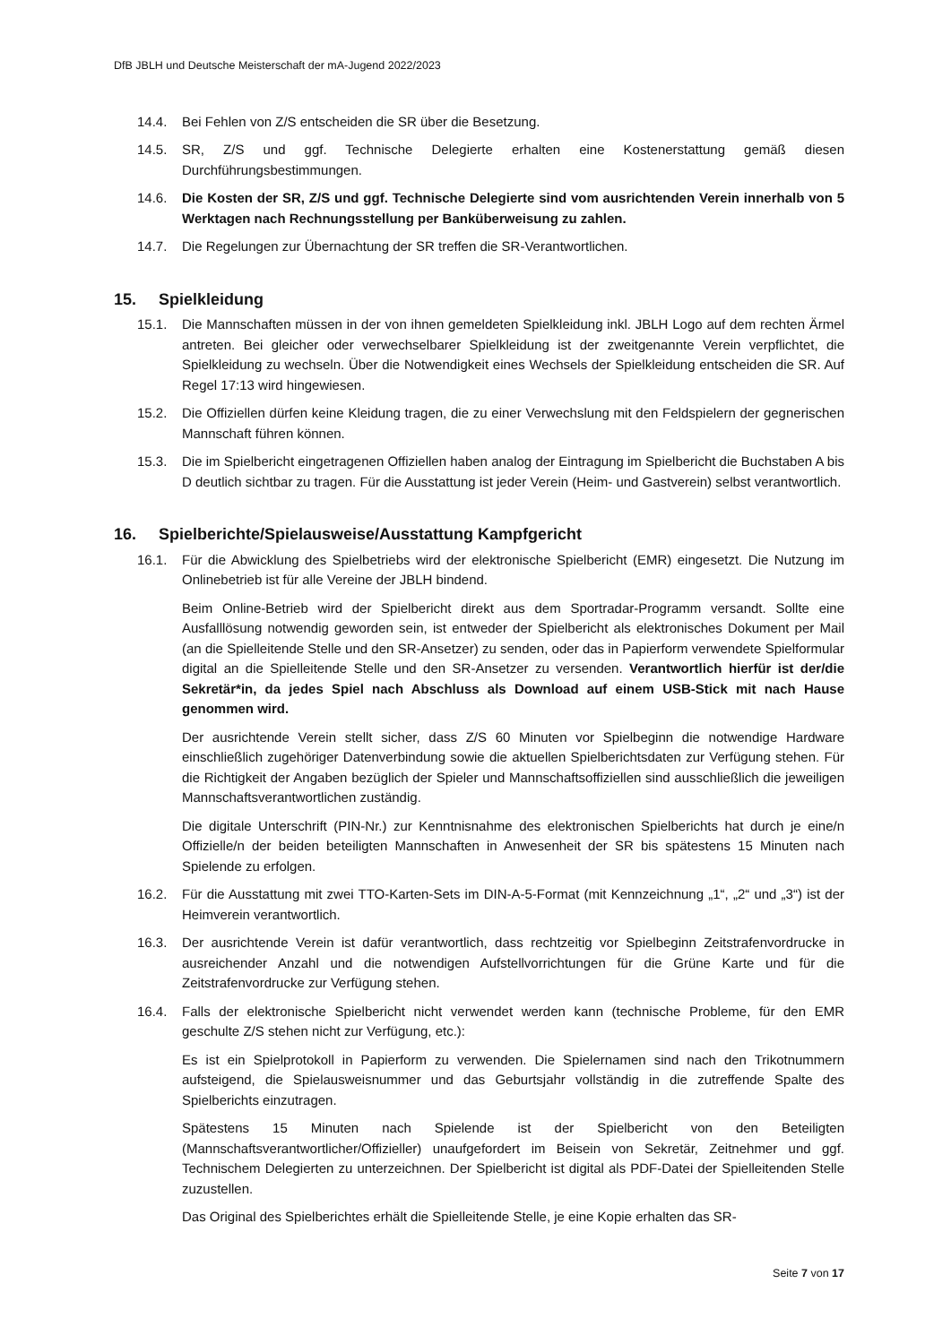DfB JBLH und Deutsche Meisterschaft der mA-Jugend 2022/2023
14.4. Bei Fehlen von Z/S entscheiden die SR über die Besetzung.
14.5. SR, Z/S und ggf. Technische Delegierte erhalten eine Kostenerstattung gemäß diesen Durchführungsbestimmungen.
14.6. Die Kosten der SR, Z/S und ggf. Technische Delegierte sind vom ausrichtenden Verein innerhalb von 5 Werktagen nach Rechnungsstellung per Banküberweisung zu zahlen.
14.7. Die Regelungen zur Übernachtung der SR treffen die SR-Verantwortlichen.
15. Spielkleidung
15.1. Die Mannschaften müssen in der von ihnen gemeldeten Spielkleidung inkl. JBLH Logo auf dem rechten Ärmel antreten. Bei gleicher oder verwechselbarer Spielkleidung ist der zweitgenannte Verein verpflichtet, die Spielkleidung zu wechseln. Über die Notwendigkeit eines Wechsels der Spielkleidung entscheiden die SR. Auf Regel 17:13 wird hingewiesen.
15.2. Die Offiziellen dürfen keine Kleidung tragen, die zu einer Verwechslung mit den Feldspielern der gegnerischen Mannschaft führen können.
15.3. Die im Spielbericht eingetragenen Offiziellen haben analog der Eintragung im Spielbericht die Buchstaben A bis D deutlich sichtbar zu tragen. Für die Ausstattung ist jeder Verein (Heim- und Gastverein) selbst verantwortlich.
16. Spielberichte/Spielausweise/Ausstattung Kampfgericht
16.1. Für die Abwicklung des Spielbetriebs wird der elektronische Spielbericht (EMR) eingesetzt. Die Nutzung im Onlinebetrieb ist für alle Vereine der JBLH bindend.
Beim Online-Betrieb wird der Spielbericht direkt aus dem Sportradar-Programm versandt. Sollte eine Ausfalllösung notwendig geworden sein, ist entweder der Spielbericht als elektronisches Dokument per Mail (an die Spielleitende Stelle und den SR-Ansetzer) zu senden, oder das in Papierform verwendete Spielformular digital an die Spielleitende Stelle und den SR-Ansetzer zu versenden. Verantwortlich hierfür ist der/die Sekretär*in, da jedes Spiel nach Abschluss als Download auf einem USB-Stick mit nach Hause genommen wird.
Der ausrichtende Verein stellt sicher, dass Z/S 60 Minuten vor Spielbeginn die notwendige Hardware einschließlich zugehöriger Datenverbindung sowie die aktuellen Spielberichtsdaten zur Verfügung stehen. Für die Richtigkeit der Angaben bezüglich der Spieler und Mannschaftsoffiziellen sind ausschließlich die jeweiligen Mannschaftsverantwortlichen zuständig.
Die digitale Unterschrift (PIN-Nr.) zur Kenntnisnahme des elektronischen Spielberichts hat durch je eine/n Offizielle/n der beiden beteiligten Mannschaften in Anwesenheit der SR bis spätestens 15 Minuten nach Spielende zu erfolgen.
16.2. Für die Ausstattung mit zwei TTO-Karten-Sets im DIN-A-5-Format (mit Kennzeichnung „1“, „2“ und „3“) ist der Heimverein verantwortlich.
16.3. Der ausrichtende Verein ist dafür verantwortlich, dass rechtzeitig vor Spielbeginn Zeitstrafenvordrucke in ausreichender Anzahl und die notwendigen Aufstellvorrichtungen für die Grüne Karte und für die Zeitstrafenvordrucke zur Verfügung stehen.
16.4. Falls der elektronische Spielbericht nicht verwendet werden kann (technische Probleme, für den EMR geschulte Z/S stehen nicht zur Verfügung, etc.):
Es ist ein Spielprotokoll in Papierform zu verwenden. Die Spielernamen sind nach den Trikotnummern aufsteigend, die Spielausweisnummer und das Geburtsjahr vollständig in die zutreffende Spalte des Spielberichts einzutragen.
Spätestens 15 Minuten nach Spielende ist der Spielbericht von den Beteiligten (Mannschaftsverantwortlicher/Offizieller) unaufgefordert im Beisein von Sekretär, Zeitnehmer und ggf. Technischem Delegierten zu unterzeichnen. Der Spielbericht ist digital als PDF-Datei der Spielleitenden Stelle zuzustellen.
Das Original des Spielberichtes erhält die Spielleitende Stelle, je eine Kopie erhalten das SR-
Seite 7 von 17